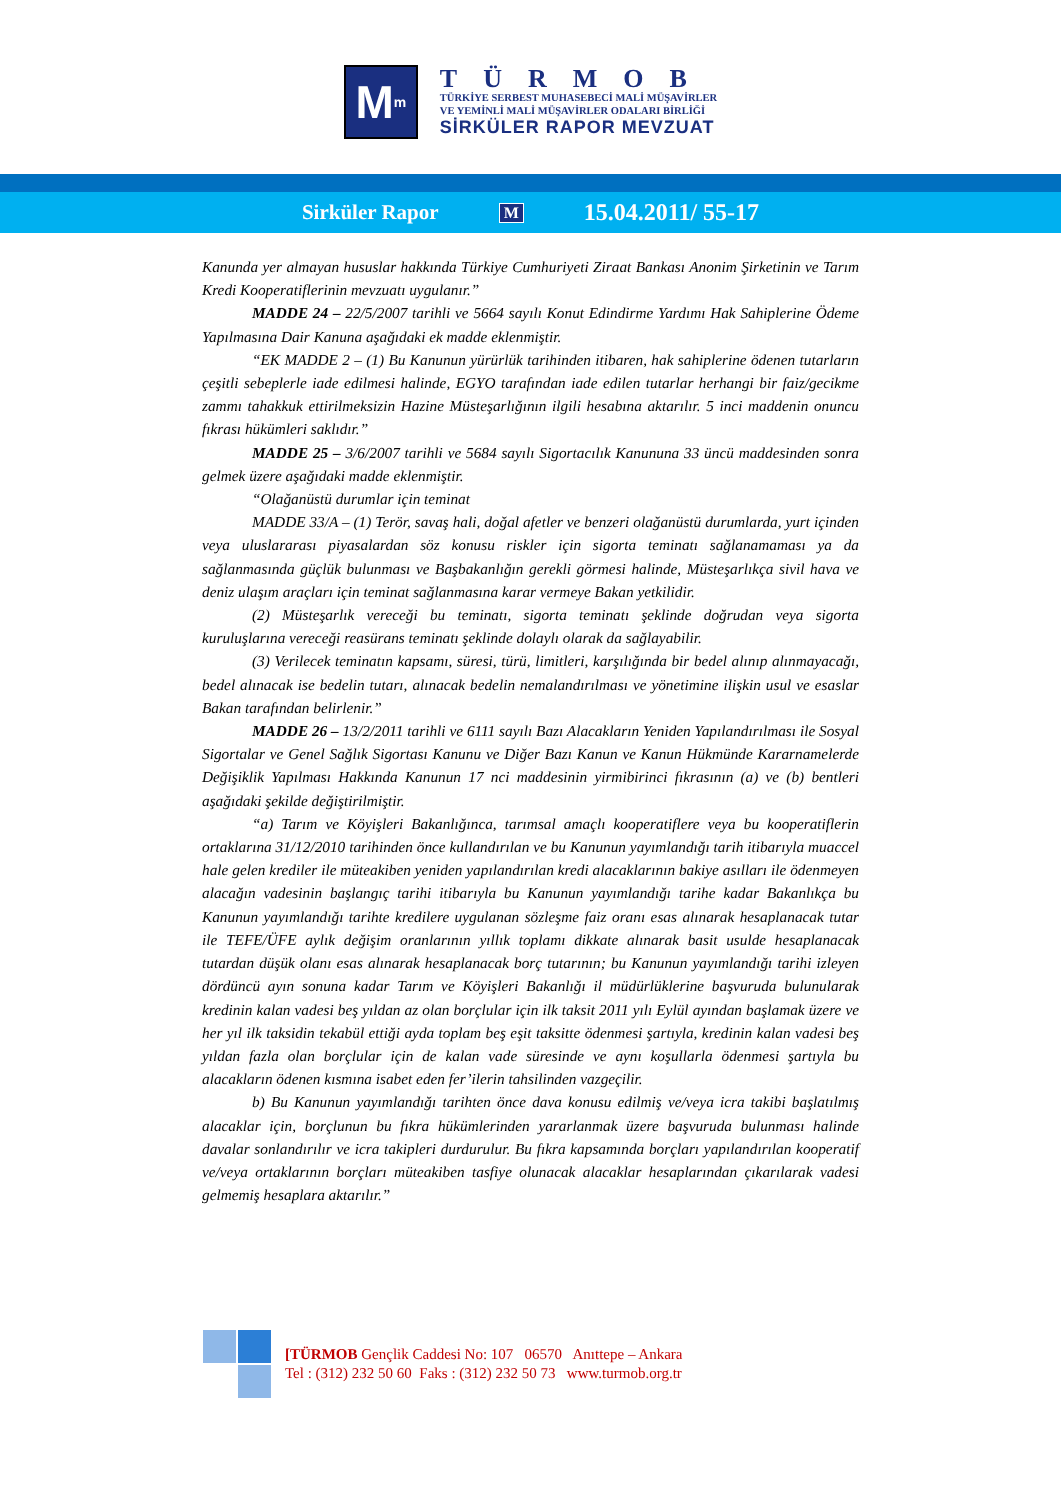M<sup>m</sup>
TÜRMOB
TÜRKİYE SERBEST MUHASEBECİ MALİ MÜŞAVİRLER
VE YEMİNLİ MALİ MÜŞAVİRLER ODALARI BİRLİĞİ
SİRKÜLER RAPOR MEVZUAT
Sirküler Rapor M 15.04.2011/ 55-17
Kanunda yer almayan hususlar hakkında Türkiye Cumhuriyeti Ziraat Bankası Anonim Şirketinin ve Tarım Kredi Kooperatiflerinin mevzuatı uygulanır.”
MADDE 24 – 22/5/2007 tarihli ve 5664 sayılı Konut Edindirme Yardımı Hak Sahiplerine Ödeme Yapılmasına Dair Kanuna aşağıdaki ek madde eklenmiştir.
“EK MADDE 2 – (1) Bu Kanunun yürürlük tarihinden itibaren, hak sahiplerine ödenen tutarların çeşitli sebeplerle iade edilmesi halinde, EGYO tarafından iade edilen tutarlar herhangi bir faiz/gecikme zammı tahakkuk ettirilmeksizin Hazine Müsteşarlığının ilgili hesabına aktarılır. 5 inci maddenin onuncu fıkrası hükümleri saklıdır.”
MADDE 25 – 3/6/2007 tarihli ve 5684 sayılı Sigortacılık Kanununa 33 üncü maddesinden sonra gelmek üzere aşağıdaki madde eklenmiştir.
“Olağanüstü durumlar için teminat
MADDE 33/A – (1) Terör, savaş hali, doğal afetler ve benzeri olağanüstü durumlarda, yurt içinden veya uluslararası piyasalardan söz konusu riskler için sigorta teminatı sağlanamaması ya da sağlanmasında güçlük bulunması ve Başbakanlığın gerekli görmesi halinde, Müsteşarlıkça sivil hava ve deniz ulaşım araçları için teminat sağlanmasına karar vermeye Bakan yetkilidir.
(2) Müsteşarlık vereceği bu teminatı, sigorta teminatı şeklinde doğrudan veya sigorta kuruluşlarına vereceği reasürans teminatı şeklinde dolaylı olarak da sağlayabilir.
(3) Verilecek teminatın kapsamı, süresi, türü, limitleri, karşılığında bir bedel alınıp alınmayacağı, bedel alınacak ise bedelin tutarı, alınacak bedelin nemalandırılması ve yönetimine ilişkin usul ve esaslar Bakan tarafından belirlenir.”
MADDE 26 – 13/2/2011 tarihli ve 6111 sayılı Bazı Alacakların Yeniden Yapılandırılması ile Sosyal Sigortalar ve Genel Sağlık Sigortası Kanunu ve Diğer Bazı Kanun ve Kanun Hükmünde Kararnamelerde Değişiklik Yapılması Hakkında Kanunun 17 nci maddesinin yirmibirinci fıkrasının (a) ve (b) bentleri aşağıdaki şekilde değiştirilmiştir.
“a) Tarım ve Köyişleri Bakanlığınca, tarımsal amaçlı kooperatiflere veya bu kooperatiflerin ortaklarına 31/12/2010 tarihinden önce kullandırılan ve bu Kanunun yayımlandığı tarih itibarıyla muaccel hale gelen krediler ile müteakiben yeniden yapılandırılan kredi alacaklarının bakiye asılları ile ödenmeyen alacağın vadesinin başlangıç tarihi itibarıyla bu Kanunun yayımlandığı tarihe kadar Bakanlıkça bu Kanunun yayımlandığı tarihte kredilere uygulanan sözleşme faiz oranı esas alınarak hesaplanacak tutar ile TEFE/ÜFE aylık değişim oranlarının yıllık toplamı dikkate alınarak basit usulde hesaplanacak tutardan düşük olanı esas alınarak hesaplanacak borç tutarının; bu Kanunun yayımlandığı tarihi izleyen dördüncü ayın sonuna kadar Tarım ve Köyişleri Bakanlığı il müdürlüklerine başvuruda bulunularak kredinin kalan vadesi beş yıldan az olan borçlular için ilk taksit 2011 yılı Eylül ayından başlamak üzere ve her yıl ilk taksidin tekabül ettiği ayda toplam beş eşit taksitte ödenmesi şartıyla, kredinin kalan vadesi beş yıldan fazla olan borçlular için de kalan vade süresinde ve aynı koşullarla ödenmesi şartıyla bu alacakların ödenen kısmına isabet eden fer’ilerin tahsilinden vazgeçilir.
b) Bu Kanunun yayımlandığı tarihten önce dava konusu edilmiş ve/veya icra takibi başlatılmış alacaklar için, borçlunun bu fıkra hükümlerinden yararlanmak üzere başvuruda bulunması halinde davalar sonlandırılır ve icra takipleri durdurulur. Bu fıkra kapsamında borçları yapılandırılan kooperatif ve/veya ortaklarının borçları müteakiben tasfiye olunacak alacaklar hesaplarından çıkarılarak vadesi gelmemiş hesaplara aktarılır.”
[TÜRMOB Gençlik Caddesi No: 107 06570 Anıttepe – Ankara
Tel : (312) 232 50 60 Faks : (312) 232 50 73 www.turmob.org.tr